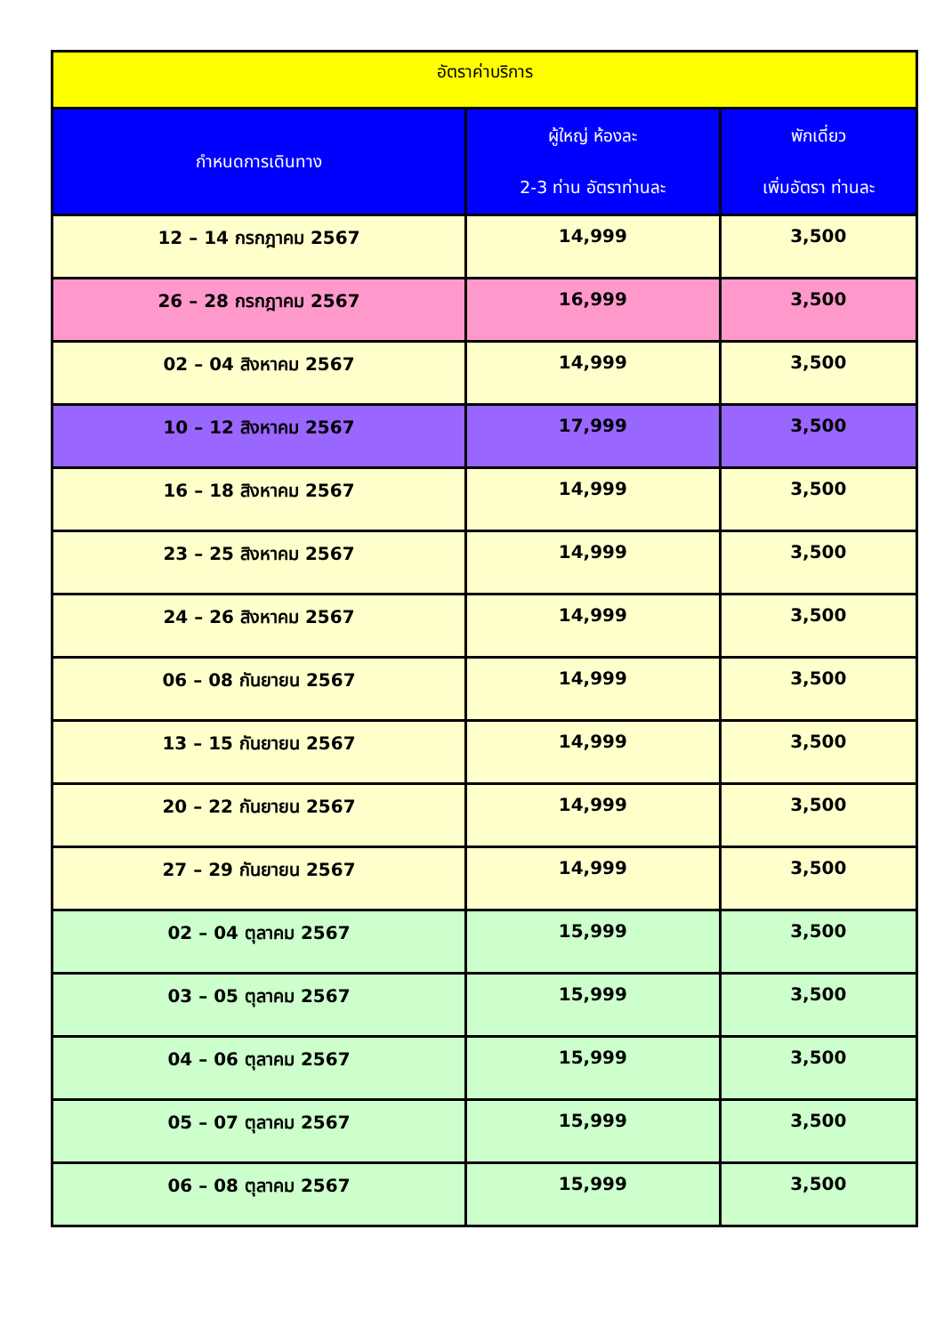| อัตราค่าบริการ | | |
| --- | --- | --- |
| กำหนดการเดินทาง | ผู้ใหญ่ ห้องละ 2-3 ท่าน อัตราท่านละ | พักเดี่ยว เพิ่มอัตรา ท่านละ |
| 12 – 14 กรกฎาคม 2567 | 14,999 | 3,500 |
| 26 – 28 กรกฎาคม 2567 | 16,999 | 3,500 |
| 02 – 04 สิงหาคม 2567 | 14,999 | 3,500 |
| 10 – 12 สิงหาคม 2567 | 17,999 | 3,500 |
| 16 – 18 สิงหาคม 2567 | 14,999 | 3,500 |
| 23 – 25 สิงหาคม 2567 | 14,999 | 3,500 |
| 24 – 26 สิงหาคม 2567 | 14,999 | 3,500 |
| 06 – 08 กันยายน 2567 | 14,999 | 3,500 |
| 13 – 15 กันยายน 2567 | 14,999 | 3,500 |
| 20 – 22 กันยายน 2567 | 14,999 | 3,500 |
| 27 – 29 กันยายน 2567 | 14,999 | 3,500 |
| 02 – 04 ตุลาคม 2567 | 15,999 | 3,500 |
| 03 – 05 ตุลาคม 2567 | 15,999 | 3,500 |
| 04 – 06 ตุลาคม 2567 | 15,999 | 3,500 |
| 05 – 07 ตุลาคม 2567 | 15,999 | 3,500 |
| 06 – 08 ตุลาคม 2567 | 15,999 | 3,500 |